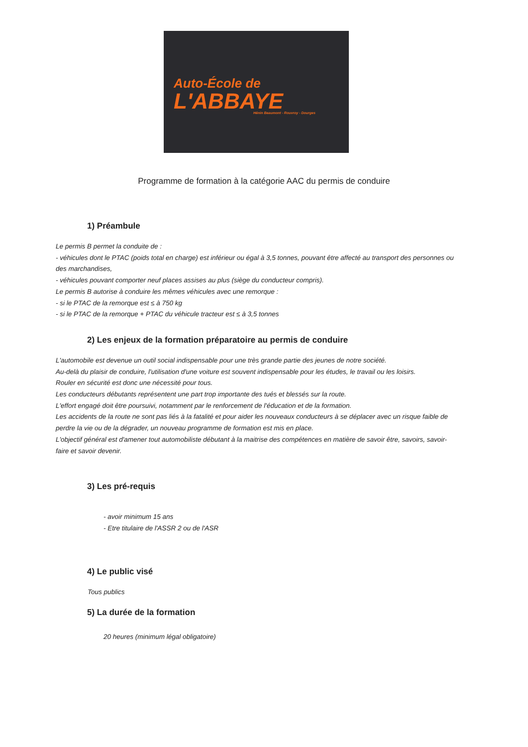Auto-École de
L'ABBAYE
Hénin Beaumont - Rouvroy - Dourges
Programme de formation à la catégorie AAC du permis de conduire
1) Préambule
Le permis B permet la conduite de :
- véhicules dont le PTAC (poids total en charge) est inférieur ou égal à 3,5 tonnes, pouvant être affecté au transport des personnes ou des marchandises,
- véhicules pouvant comporter neuf places assises au plus (siège du conducteur compris).
Le permis B autorise à conduire les mêmes véhicules avec une remorque :
- si le PTAC de la remorque est ≤ à 750 kg
- si le PTAC de la remorque + PTAC du véhicule tracteur est ≤ à 3,5 tonnes
2) Les enjeux de la formation préparatoire au permis de conduire
L'automobile est devenue un outil social indispensable pour une très grande partie des jeunes de notre société.
Au-delà du plaisir de conduire, l'utilisation d'une voiture est souvent indispensable pour les études, le travail ou les loisirs.
Rouler en sécurité est donc une nécessité pour tous.
Les conducteurs débutants représentent une part trop importante des tués et blessés sur la route.
L'effort engagé doit être poursuivi, notamment par le renforcement de l'éducation et de la formation.
Les accidents de la route ne sont pas liés à la fatalité et pour aider les nouveaux conducteurs à se déplacer avec un risque faible de perdre la vie ou de la dégrader, un nouveau programme de formation est mis en place.
L'objectif général est d'amener tout automobiliste débutant à la maitrise des compétences en matière de savoir être, savoirs, savoir-faire et savoir devenir.
3) Les pré-requis
- avoir minimum 15 ans
- Etre titulaire de l'ASSR 2 ou de l'ASR
4) Le public visé
Tous publics
5) La durée de la formation
20 heures (minimum légal obligatoire)